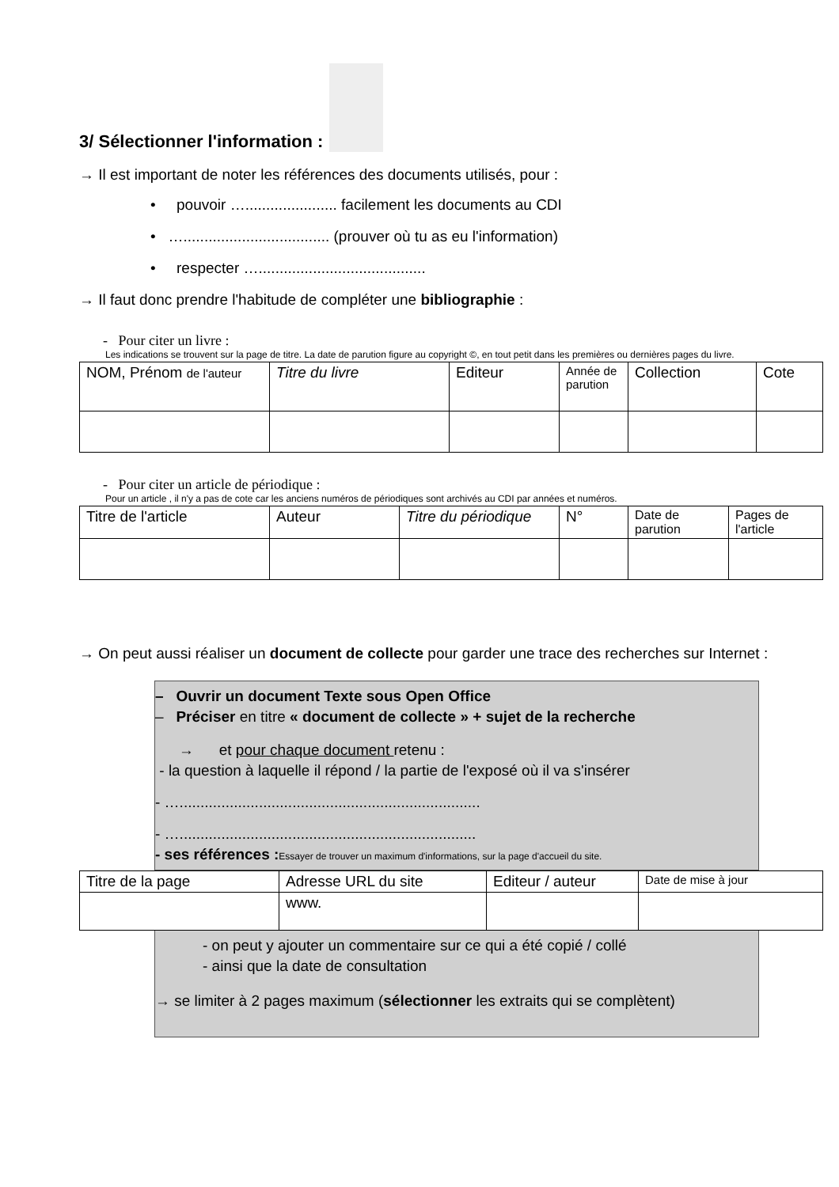3/ Sélectionner l'information :
→ Il est important de noter les références des documents utilisés, pour :
• pouvoir …...................... facilement les documents au CDI
• …................................... (prouver où tu as eu l'information)
• respecter …........................................
→ Il faut donc prendre l'habitude de compléter une bibliographie :
- Pour citer un livre :
Les indications se trouvent sur la page de titre. La date de parution figure au copyright ©, en tout petit dans les premières ou dernières pages du livre.
| NOM, Prénom de l'auteur | Titre du livre | Editeur | Année de parution | Collection | Cote |
- Pour citer un article de périodique :
Pour un article , il n'y a pas de cote car les anciens numéros de périodiques sont archivés au CDI par années et numéros.
| Titre de l'article | Auteur | Titre du périodique | N° | Date de parution | Pages de l'article |
→ On peut aussi réaliser un document de collecte pour garder une trace des recherches sur Internet :
– Ouvrir un document Texte sous Open Office
– Préciser en titre « document de collecte » + sujet de la recherche
→ et pour chaque document retenu :
- la question à laquelle il répond / la partie de l'exposé où il va s'insérer
- …........................................................................
- ….......................................................................
- ses références : Essayer de trouver un maximum d'informations, sur la page d'accueil du site.
| Titre de la page | Adresse URL du site | Editeur / auteur | Date de mise à jour |
| | www. | | |
- on peut y ajouter un commentaire sur ce qui a été copié / collé
- ainsi que la date de consultation
→ se limiter à 2 pages maximum (sélectionner les extraits qui se complètent)